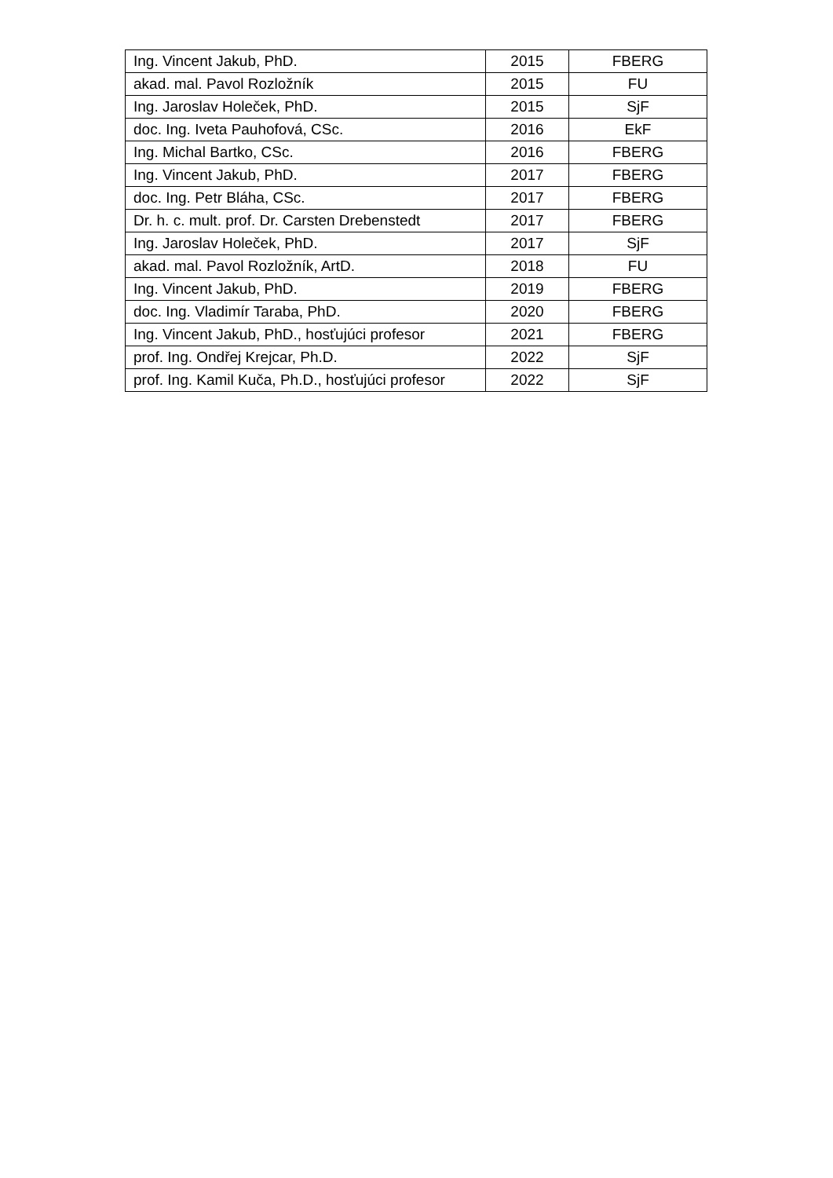| Ing. Vincent Jakub, PhD. | 2015 | FBERG |
| akad. mal. Pavol Rozložník | 2015 | FU |
| Ing. Jaroslav Holeček, PhD. | 2015 | SjF |
| doc. Ing. Iveta Pauhofová, CSc. | 2016 | EkF |
| Ing. Michal Bartko, CSc. | 2016 | FBERG |
| Ing. Vincent Jakub, PhD. | 2017 | FBERG |
| doc. Ing. Petr Bláha, CSc. | 2017 | FBERG |
| Dr. h. c. mult. prof. Dr. Carsten Drebenstedt | 2017 | FBERG |
| Ing. Jaroslav Holeček, PhD. | 2017 | SjF |
| akad. mal. Pavol Rozložník, ArtD. | 2018 | FU |
| Ing. Vincent Jakub, PhD. | 2019 | FBERG |
| doc. Ing. Vladimír Taraba, PhD. | 2020 | FBERG |
| Ing. Vincent Jakub, PhD., hosťujúci profesor | 2021 | FBERG |
| prof. Ing. Ondřej Krejcar, Ph.D. | 2022 | SjF |
| prof. Ing. Kamil Kuča, Ph.D., hosťujúci profesor | 2022 | SjF |